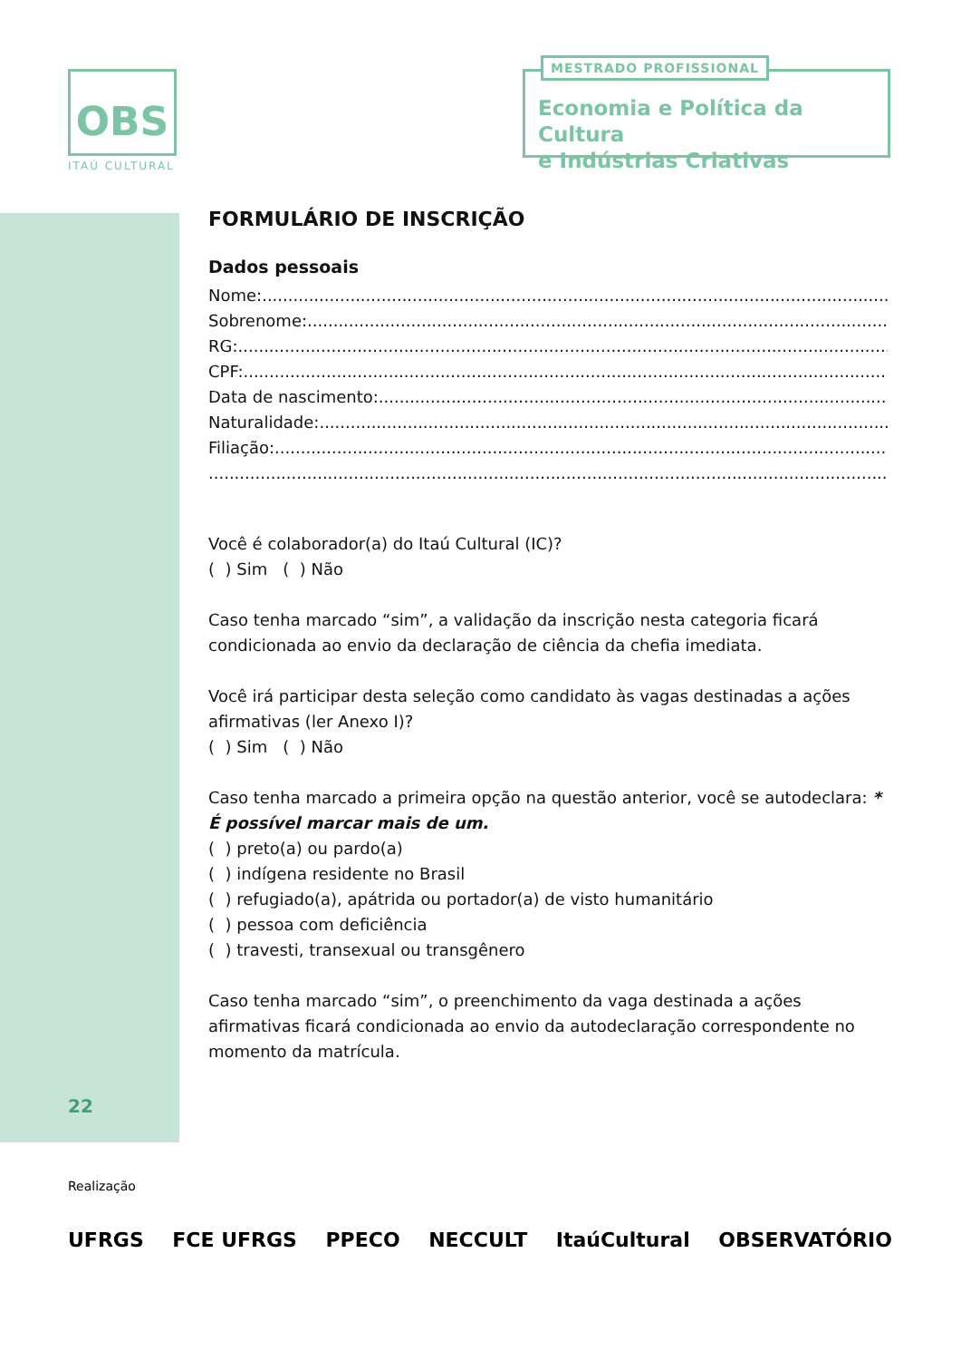OBS
ITAÚ CULTURAL
MESTRADO PROFISSIONAL
Economia e Política da Cultura
e Indústrias Criativas
FORMULÁRIO DE INSCRIÇÃO
Dados pessoais
Nome:
Sobrenome:
RG:
CPF:
Data de nascimento:
Naturalidade:
Filiação:
Você é colaborador(a) do Itaú Cultural (IC)?
( ) Sim ( ) Não
Caso tenha marcado “sim”, a validação da inscrição nesta categoria ficará condicionada ao envio da declaração de ciência da chefia imediata.
Você irá participar desta seleção como candidato às vagas destinadas a ações afirmativas (ler Anexo I)?
( ) Sim ( ) Não
Caso tenha marcado a primeira opção na questão anterior, você se autodeclara: * É possível marcar mais de um.
( ) preto(a) ou pardo(a)
( ) indígena residente no Brasil
( ) refugiado(a), apátrida ou portador(a) de visto humanitário
( ) pessoa com deficiência
( ) travesti, transexual ou transgênero
Caso tenha marcado “sim”, o preenchimento da vaga destinada a ações afirmativas ficará condicionada ao envio da autodeclaração correspondente no momento da matrícula.
22
Realização
UFRGS FCE UFRGS PPECO NECCULT ItaúCultural OBSERVATÓRIO